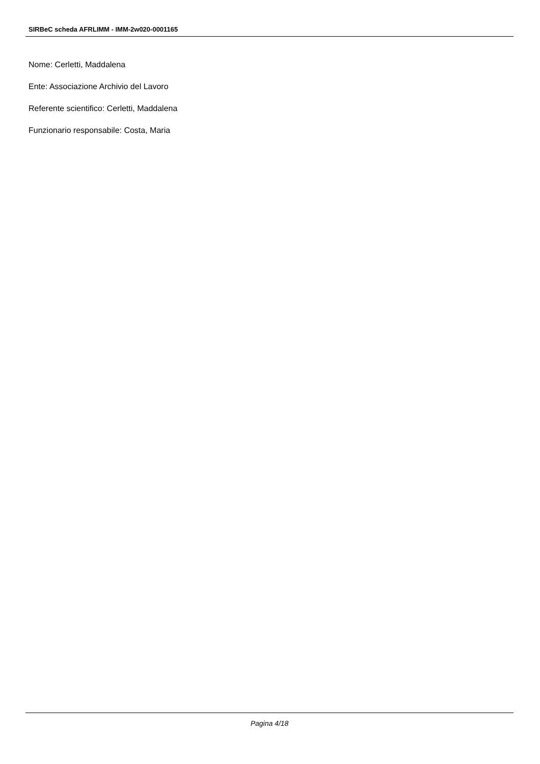SIRBeC scheda AFRLIMM - IMM-2w020-0001165
Nome: Cerletti, Maddalena
Ente: Associazione Archivio del Lavoro
Referente scientifico: Cerletti, Maddalena
Funzionario responsabile: Costa, Maria
Pagina 4/18